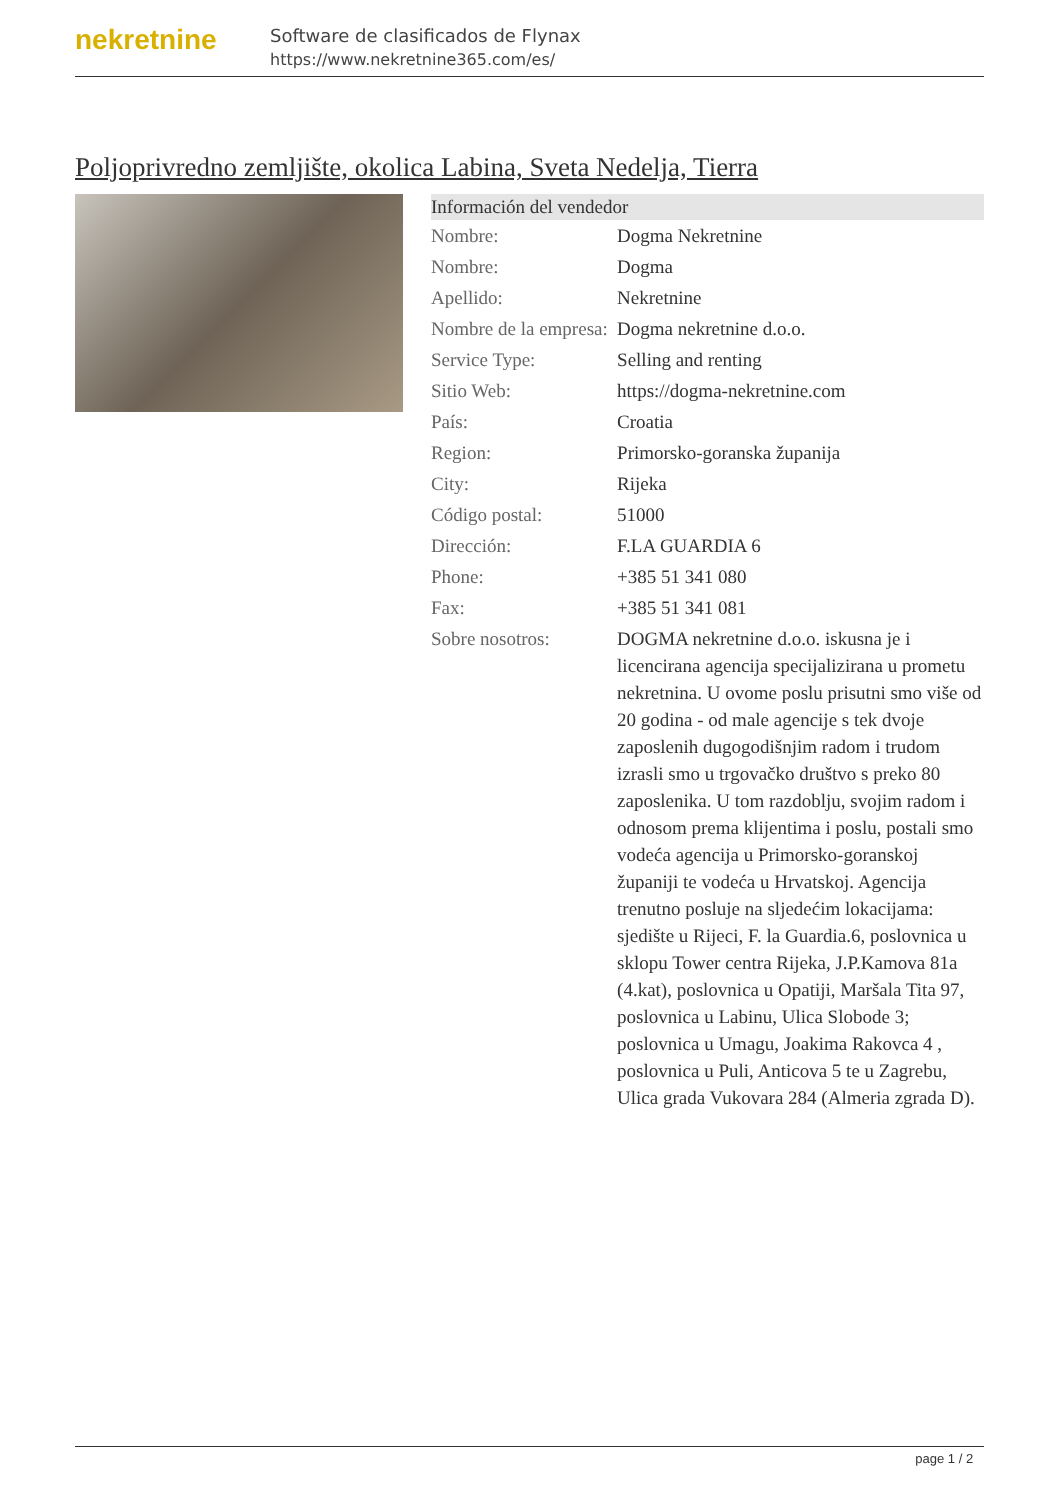nekretnine
Software de clasificados de Flynax
https://www.nekretnine365.com/es/
Poljoprivredno zemljište, okolica Labina, Sveta Nedelja, Tierra
| Información del vendedor | |
| --- | --- |
| Nombre: | Dogma Nekretnine |
| Nombre: | Dogma |
| Apellido: | Nekretnine |
| Nombre de la empresa: | Dogma nekretnine d.o.o. |
| Service Type: | Selling and renting |
| Sitio Web: | https://dogma-nekretnine.com |
| País: | Croatia |
| Region: | Primorsko-goranska županija |
| City: | Rijeka |
| Código postal: | 51000 |
| Dirección: | F.LA GUARDIA 6 |
| Phone: | +385 51 341 080 |
| Fax: | +385 51 341 081 |
| Sobre nosotros: | DOGMA nekretnine d.o.o. iskusna je i licencirana agencija specijalizirana u prometu nekretnina. U ovome poslu prisutni smo više od 20 godina - od male agencije s tek dvoje zaposlenih dugogodišnjim radom i trudom izrasli smo u trgovačko društvo s preko 80 zaposlenika. U tom razdoblju, svojim radom i odnosom prema klijentima i poslu, postali smo vodeća agencija u Primorsko-goranskoj županiji te vodeća u Hrvatskoj. Agencija trenutno posluje na sljedećim lokacijama: sjedište u Rijeci, F. la Guardia.6, poslovnica u sklopu Tower centra Rijeka, J.P.Kamova 81a (4.kat), poslovnica u Opatiji, Maršala Tita 97, poslovnica u Labinu, Ulica Slobode 3; poslovnica u Umagu, Joakima Rakovca 4 , poslovnica u Puli, Anticova 5 te u Zagrebu, Ulica grada Vukovara 284 (Almeria zgrada D). |
page 1 / 2